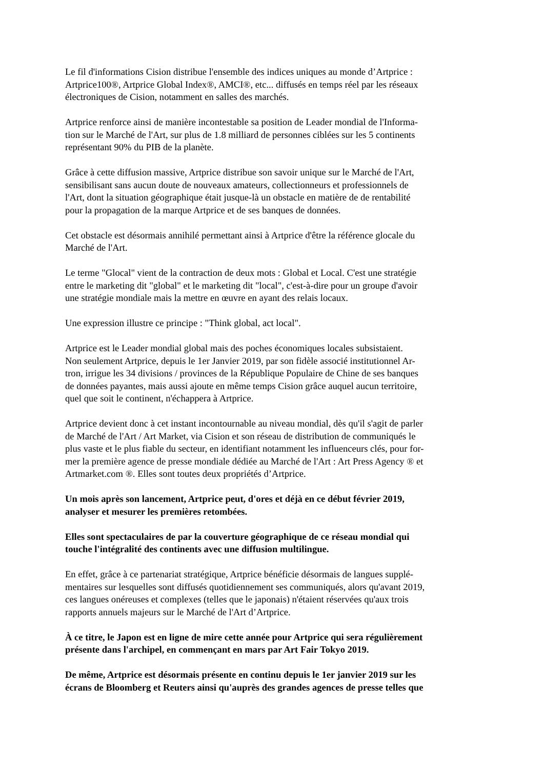Le fil d'informations Cision distribue l'ensemble des indices uniques au monde d’Artprice :
Artprice100®, Artprice Global Index®, AMCI®, etc... diffusés en temps réel par les réseaux
électroniques de Cision, notamment en salles des marchés.
Artprice renforce ainsi de manière incontestable sa position de Leader mondial de l'Informa-
tion sur le Marché de l'Art, sur plus de 1.8 milliard de personnes ciblées sur les 5 continents
représentant 90% du PIB de la planète.
Grâce à cette diffusion massive, Artprice distribue son savoir unique sur le Marché de l'Art,
sensibilisant sans aucun doute de nouveaux amateurs, collectionneurs et professionnels de
l'Art, dont la situation géographique était jusque-là un obstacle en matière de de rentabilité
pour la propagation de la marque Artprice et de ses banques de données.
Cet obstacle est désormais annihilé permettant ainsi à Artprice d'être la référence glocale du
Marché de l'Art.
Le terme "Glocal" vient de la contraction de deux mots : Global et Local. C'est une stratégie
entre le marketing dit "global" et le marketing dit "local", c'est-à-dire pour un groupe d'avoir
une stratégie mondiale mais la mettre en œuvre en ayant des relais locaux.
Une expression illustre ce principe : "Think global, act local".
Artprice est le Leader mondial global mais des poches économiques locales subsistaient.
Non seulement Artprice, depuis le 1er Janvier 2019, par son fidèle associé institutionnel Ar-
tron, irrigue les 34 divisions / provinces de la République Populaire de Chine de ses banques
de données payantes, mais aussi ajoute en même temps Cision grâce auquel aucun territoire,
quel que soit le continent, n'échappera à Artprice.
Artprice devient donc à cet instant incontournable au niveau mondial, dès qu'il s'agit de parler
de Marché de l'Art / Art Market, via Cision et son réseau de distribution de communiqués le
plus vaste et le plus fiable du secteur, en identifiant notamment les influenceurs clés, pour for-
mer la première agence de presse mondiale dédiée au Marché de l'Art : Art Press Agency ® et
Artmarket.com ®. Elles sont toutes deux propriétés d’Artprice.
Un mois après son lancement, Artprice peut, d'ores et déjà en ce début février 2019,
analyser et mesurer les premières retombées.
Elles sont spectaculaires de par la couverture géographique de ce réseau mondial qui
touche l'intégralité des continents avec une diffusion multilingue.
En effet, grâce à ce partenariat stratégique, Artprice bénéficie désormais de langues supplé-
mentaires sur lesquelles sont diffusés quotidiennement ses communiqués, alors qu'avant 2019,
ces langues onéreuses et complexes (telles que le japonais) n'étaient réservées qu'aux trois
rapports annuels majeurs sur le Marché de l'Art d’Artprice.
À ce titre, le Japon est en ligne de mire cette année pour Artprice qui sera régulièrement
présente dans l'archipel, en commençant en mars par Art Fair Tokyo 2019.
De même, Artprice est désormais présente en continu depuis le 1er janvier 2019 sur les
écrans de Bloomberg et Reuters ainsi qu'auprès des grandes agences de presse telles que